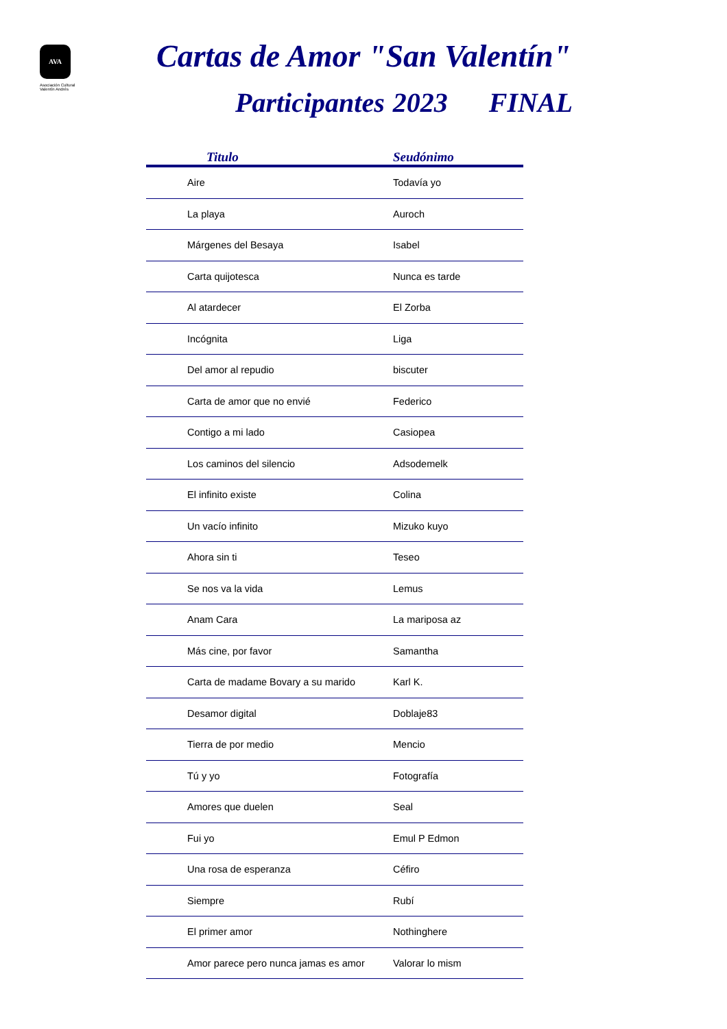AVA
Asociación Cultural
Valentín Andrés
Cartas de Amor "San Valentín"
Participantes 2023 FINAL
| Titulo | Seudónimo |
| --- | --- |
| Aire | Todavía yo |
| La playa | Auroch |
| Márgenes del Besaya | Isabel |
| Carta quijotesca | Nunca es tarde |
| Al atardecer | El Zorba |
| Incógnita | Liga |
| Del amor al repudio | biscuter |
| Carta de amor que no envié | Federico |
| Contigo a mi lado | Casiopea |
| Los caminos del silencio | Adsodemelk |
| El infinito existe | Colina |
| Un vacío infinito | Mizuko kuyo |
| Ahora sin ti | Teseo |
| Se nos va la vida | Lemus |
| Anam Cara | La mariposa az |
| Más cine, por favor | Samantha |
| Carta de madame Bovary a su marido | Karl K. |
| Desamor digital | Doblaje83 |
| Tierra de por medio | Mencio |
| Tú y yo | Fotografía |
| Amores que duelen | Seal |
| Fui yo | Emul P Edmon |
| Una rosa de esperanza | Céfiro |
| Siempre | Rubí |
| El primer amor | Nothinghere |
| Amor parece pero nunca jamas es amor | Valorar lo mism |